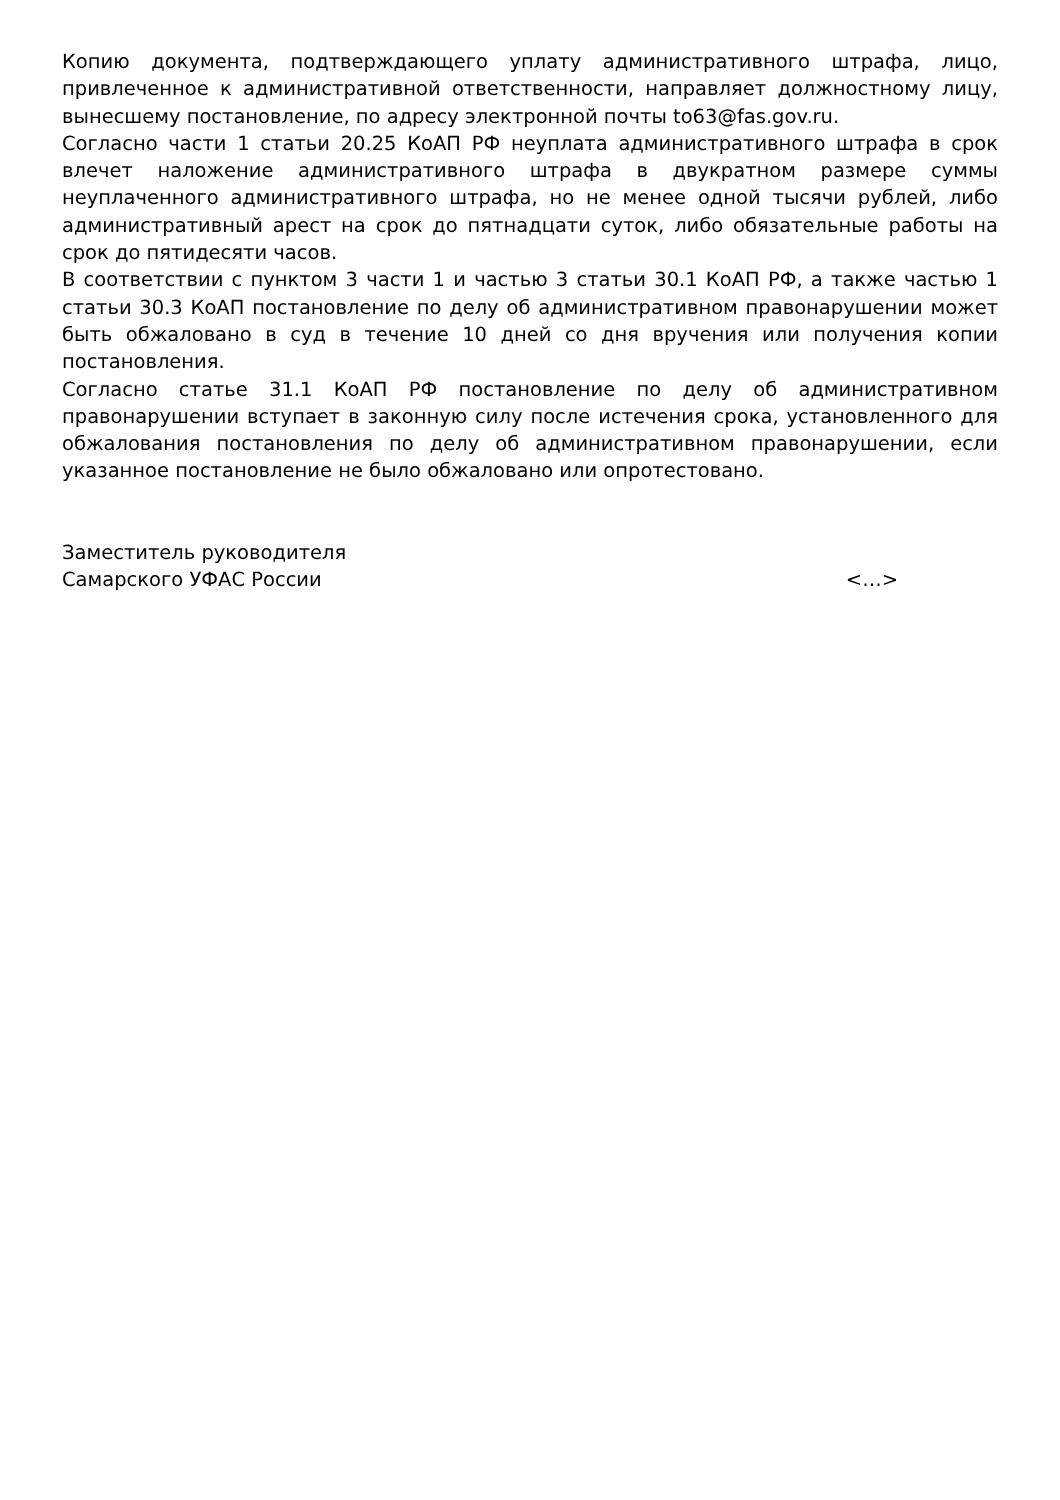Копию документа, подтверждающего уплату административного штрафа, лицо, привлеченное к административной ответственности, направляет должностному лицу, вынесшему постановление, по адресу электронной почты to63@fas.gov.ru.
Согласно части 1 статьи 20.25 КоАП РФ неуплата административного штрафа в срок влечет наложение административного штрафа в двукратном размере суммы неуплаченного административного штрафа, но не менее одной тысячи рублей, либо административный арест на срок до пятнадцати суток, либо обязательные работы на срок до пятидесяти часов.
В соответствии с пунктом 3 части 1 и частью 3 статьи 30.1 КоАП РФ, а также частью 1 статьи 30.3 КоАП постановление по делу об административном правонарушении может быть обжаловано в суд в течение 10 дней со дня вручения или получения копии постановления.
Согласно статье 31.1 КоАП РФ постановление по делу об административном правонарушении вступает в законную силу после истечения срока, установленного для обжалования постановления по делу об административном правонарушении, если указанное постановление не было обжаловано или опротестовано.
Заместитель руководителя
Самарского УФАС России
<…>